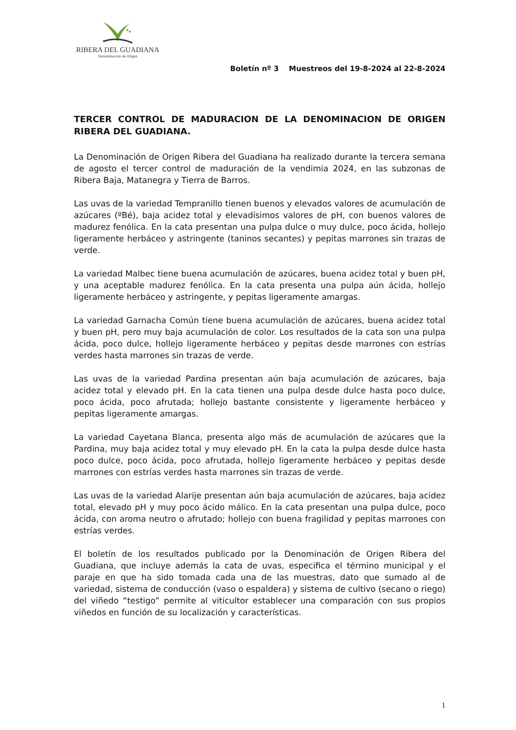RIBERA DEL GUADIANA
Denominación de Origen
Boletín nº 3 Muestreos del 19-8-2024 al 22-8-2024
TERCER CONTROL DE MADURACION DE LA DENOMINACION DE ORIGEN RIBERA DEL GUADIANA.
La Denominación de Origen Ribera del Guadiana ha realizado durante la tercera semana de agosto el tercer control de maduración de la vendimia 2024, en las subzonas de Ribera Baja, Matanegra y Tierra de Barros.
Las uvas de la variedad Tempranillo tienen buenos y elevados valores de acumulación de azúcares (ºBé), baja acidez total y elevadísimos valores de pH, con buenos valores de madurez fenólica. En la cata presentan una pulpa dulce o muy dulce, poco ácida, hollejo ligeramente herbáceo y astringente (taninos secantes) y pepitas marrones sin trazas de verde.
La variedad Malbec tiene buena acumulación de azúcares, buena acidez total y buen pH, y una aceptable madurez fenólica. En la cata presenta una pulpa aún ácida, hollejo ligeramente herbáceo y astringente, y pepitas ligeramente amargas.
La variedad Garnacha Común tiene buena acumulación de azúcares, buena acidez total y buen pH, pero muy baja acumulación de color. Los resultados de la cata son una pulpa ácida, poco dulce, hollejo ligeramente herbáceo y pepitas desde marrones con estrías verdes hasta marrones sin trazas de verde.
Las uvas de la variedad Pardina presentan aún baja acumulación de azúcares, baja acidez total y elevado pH. En la cata tienen una pulpa desde dulce hasta poco dulce, poco ácida, poco afrutada; hollejo bastante consistente y ligeramente herbáceo y pepitas ligeramente amargas.
La variedad Cayetana Blanca, presenta algo más de acumulación de azúcares que la Pardina, muy baja acidez total y muy elevado pH. En la cata la pulpa desde dulce hasta poco dulce, poco ácida, poco afrutada, hollejo ligeramente herbáceo y pepitas desde marrones con estrías verdes hasta marrones sin trazas de verde.
Las uvas de la variedad Alarije presentan aún baja acumulación de azúcares, baja acidez total, elevado pH y muy poco ácido málico. En la cata presentan una pulpa dulce, poco ácida, con aroma neutro o afrutado; hollejo con buena fragilidad y pepitas marrones con estrías verdes.
El boletín de los resultados publicado por la Denominación de Origen Ribera del Guadiana, que incluye además la cata de uvas, especifica el término municipal y el paraje en que ha sido tomada cada una de las muestras, dato que sumado al de variedad, sistema de conducción (vaso o espaldera) y sistema de cultivo (secano o riego) del viñedo “testigo” permite al viticultor establecer una comparación con sus propios viñedos en función de su localización y características.
1